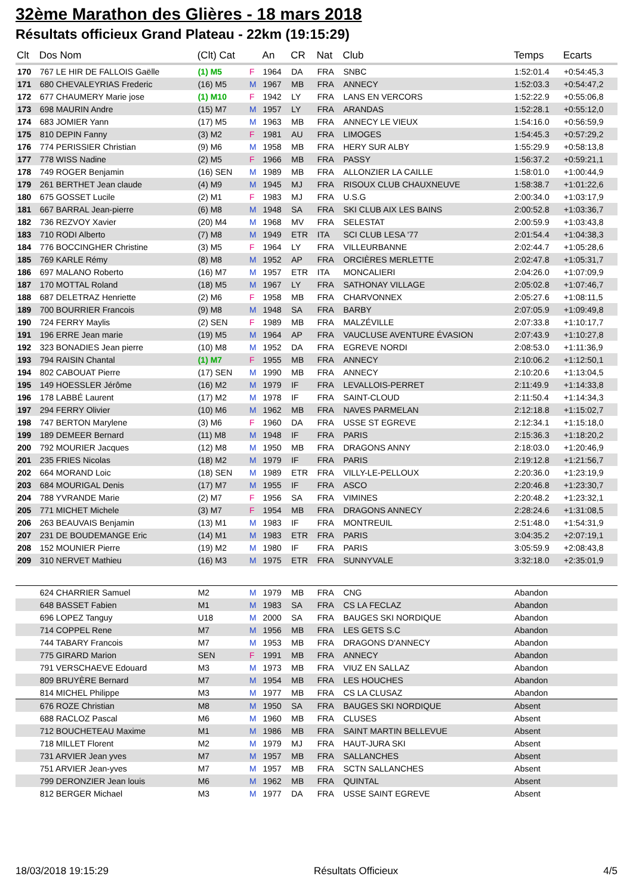32ème Marathon des Glières - 18 mars 2018
Résultats officieux Grand Plateau - 22km (19:15:29)
| Clt | Dos Nom | (Clt) Cat | | An | CR | Nat | Club | Temps | Ecarts |
| --- | --- | --- | --- | --- | --- | --- | --- | --- | --- |
| 170 | 767 LE HIR DE FALLOIS Gaëlle | (1) M5 | F | 1964 | DA | FRA | SNBC | 1:52:01.4 | +0:54:45,3 |
| 171 | 680 CHEVALEYRIAS Frederic | (16) M5 | M | 1967 | MB | FRA | ANNECY | 1:52:03.3 | +0:54:47,2 |
| 172 | 677 CHAUMERY Marie jose | (1) M10 | F | 1942 | LY | FRA | LANS EN VERCORS | 1:52:22.9 | +0:55:06,8 |
| 173 | 698 MAURIN Andre | (15) M7 | M | 1957 | LY | FRA | ARANDAS | 1:52:28.1 | +0:55:12,0 |
| 174 | 683 JOMIER Yann | (17) M5 | M | 1963 | MB | FRA | ANNECY LE VIEUX | 1:54:16.0 | +0:56:59,9 |
| 175 | 810 DEPIN Fanny | (3) M2 | F | 1981 | AU | FRA | LIMOGES | 1:54:45.3 | +0:57:29,2 |
| 176 | 774 PERISSIER Christian | (9) M6 | M | 1958 | MB | FRA | HERY SUR ALBY | 1:55:29.9 | +0:58:13,8 |
| 177 | 778 WISS Nadine | (2) M5 | F | 1966 | MB | FRA | PASSY | 1:56:37.2 | +0:59:21,1 |
| 178 | 749 ROGER Benjamin | (16) SEN | M | 1989 | MB | FRA | ALLONZIER LA CAILLE | 1:58:01.0 | +1:00:44,9 |
| 179 | 261 BERTHET Jean claude | (4) M9 | M | 1945 | MJ | FRA | RISOUX CLUB CHAUXNEUVE | 1:58:38.7 | +1:01:22,6 |
| 180 | 675 GOSSET Lucile | (2) M1 | F | 1983 | MJ | FRA | U.S.G | 2:00:34.0 | +1:03:17,9 |
| 181 | 667 BARRAL Jean-pierre | (6) M8 | M | 1948 | SA | FRA | SKI CLUB AIX LES BAINS | 2:00:52.8 | +1:03:36,7 |
| 182 | 736 REZVOY Xavier | (20) M4 | M | 1968 | MV | FRA | SELESTAT | 2:00:59.9 | +1:03:43,8 |
| 183 | 710 RODI Alberto | (7) M8 | M | 1949 | ETR | ITA | SCI CLUB LESA '77 | 2:01:54.4 | +1:04:38,3 |
| 184 | 776 BOCCINGHER Christine | (3) M5 | F | 1964 | LY | FRA | VILLEURBANNE | 2:02:44.7 | +1:05:28,6 |
| 185 | 769 KARLE Rémy | (8) M8 | M | 1952 | AP | FRA | ORCIÈRES MERLETTE | 2:02:47.8 | +1:05:31,7 |
| 186 | 697 MALANO Roberto | (16) M7 | M | 1957 | ETR | ITA | MONCALIERI | 2:04:26.0 | +1:07:09,9 |
| 187 | 170 MOTTAL Roland | (18) M5 | M | 1967 | LY | FRA | SATHONAY VILLAGE | 2:05:02.8 | +1:07:46,7 |
| 188 | 687 DELETRAZ Henriette | (2) M6 | F | 1958 | MB | FRA | CHARVONNEX | 2:05:27.6 | +1:08:11,5 |
| 189 | 700 BOURRIER Francois | (9) M8 | M | 1948 | SA | FRA | BARBY | 2:07:05.9 | +1:09:49,8 |
| 190 | 724 FERRY Maylis | (2) SEN | F | 1989 | MB | FRA | MALZÉVILLE | 2:07:33.8 | +1:10:17,7 |
| 191 | 196 ERRE Jean marie | (19) M5 | M | 1964 | AP | FRA | VAUCLUSE AVENTURE ÉVASION | 2:07:43.9 | +1:10:27,8 |
| 192 | 323 BONADIES Jean pierre | (10) M8 | M | 1952 | DA | FRA | EGREVE NORDI | 2:08:53.0 | +1:11:36,9 |
| 193 | 794 RAISIN Chantal | (1) M7 | F | 1955 | MB | FRA | ANNECY | 2:10:06.2 | +1:12:50,1 |
| 194 | 802 CABOUAT Pierre | (17) SEN | M | 1990 | MB | FRA | ANNECY | 2:10:20.6 | +1:13:04,5 |
| 195 | 149 HOESSLER Jérôme | (16) M2 | M | 1979 | IF | FRA | LEVALLOIS-PERRET | 2:11:49.9 | +1:14:33,8 |
| 196 | 178 LABBÉ Laurent | (17) M2 | M | 1978 | IF | FRA | SAINT-CLOUD | 2:11:50.4 | +1:14:34,3 |
| 197 | 294 FERRY Olivier | (10) M6 | M | 1962 | MB | FRA | NAVES PARMELAN | 2:12:18.8 | +1:15:02,7 |
| 198 | 747 BERTON Marylene | (3) M6 | F | 1960 | DA | FRA | USSE ST EGREVE | 2:12:34.1 | +1:15:18,0 |
| 199 | 189 DEMEER Bernard | (11) M8 | M | 1948 | IF | FRA | PARIS | 2:15:36.3 | +1:18:20,2 |
| 200 | 792 MOURIER Jacques | (12) M8 | M | 1950 | MB | FRA | DRAGONS ANNY | 2:18:03.0 | +1:20:46,9 |
| 201 | 235 FRIES Nicolas | (18) M2 | M | 1979 | IF | FRA | PARIS | 2:19:12.8 | +1:21:56,7 |
| 202 | 664 MORAND Loic | (18) SEN | M | 1989 | ETR | FRA | VILLY-LE-PELLOUX | 2:20:36.0 | +1:23:19,9 |
| 203 | 684 MOURIGAL Denis | (17) M7 | M | 1955 | IF | FRA | ASCO | 2:20:46.8 | +1:23:30,7 |
| 204 | 788 YVRANDE Marie | (2) M7 | F | 1956 | SA | FRA | VIMINES | 2:20:48.2 | +1:23:32,1 |
| 205 | 771 MICHET Michele | (3) M7 | F | 1954 | MB | FRA | DRAGONS ANNECY | 2:28:24.6 | +1:31:08,5 |
| 206 | 263 BEAUVAIS Benjamin | (13) M1 | M | 1983 | IF | FRA | MONTREUIL | 2:51:48.0 | +1:54:31,9 |
| 207 | 231 DE BOUDEMANGE Eric | (14) M1 | M | 1983 | ETR | FRA | PARIS | 3:04:35.2 | +2:07:19,1 |
| 208 | 152 MOUNIER Pierre | (19) M2 | M | 1980 | IF | FRA | PARIS | 3:05:59.9 | +2:08:43,8 |
| 209 | 310 NERVET Mathieu | (16) M3 | M | 1975 | ETR | FRA | SUNNYVALE | 3:32:18.0 | +2:35:01,9 |
| | 624 CHARRIER Samuel | M2 | M | 1979 | MB | FRA | CNG | Abandon | |
| | 648 BASSET Fabien | M1 | M | 1983 | SA | FRA | CS LA FECLAZ | Abandon | |
| | 696 LOPEZ Tanguy | U18 | M | 2000 | SA | FRA | BAUGES SKI NORDIQUE | Abandon | |
| | 714 COPPEL Rene | M7 | M | 1956 | MB | FRA | LES GETS S.C | Abandon | |
| | 744 TABARY Francois | M7 | M | 1953 | MB | FRA | DRAGONS D'ANNECY | Abandon | |
| | 775 GIRARD Marion | SEN | F | 1991 | MB | FRA | ANNECY | Abandon | |
| | 791 VERSCHAEVE Edouard | M3 | M | 1973 | MB | FRA | VIUZ EN SALLAZ | Abandon | |
| | 809 BRUYÈRE Bernard | M7 | M | 1954 | MB | FRA | LES HOUCHES | Abandon | |
| | 814 MICHEL Philippe | M3 | M | 1977 | MB | FRA | CS LA CLUSAZ | Abandon | |
| | 676 ROZE Christian | M8 | M | 1950 | SA | FRA | BAUGES SKI NORDIQUE | Absent | |
| | 688 RACLOZ Pascal | M6 | M | 1960 | MB | FRA | CLUSES | Absent | |
| | 712 BOUCHETEAU Maxime | M1 | M | 1986 | MB | FRA | SAINT MARTIN BELLEVUE | Absent | |
| | 718 MILLET Florent | M2 | M | 1979 | MJ | FRA | HAUT-JURA SKI | Absent | |
| | 731 ARVIER Jean yves | M7 | M | 1957 | MB | FRA | SALLANCHES | Absent | |
| | 751 ARVIER Jean-yves | M7 | M | 1957 | MB | FRA | SCTN SALLANCHES | Absent | |
| | 799 DERONZIER Jean louis | M6 | M | 1962 | MB | FRA | QUINTAL | Absent | |
| | 812 BERGER Michael | M3 | M | 1977 | DA | FRA | USSE SAINT EGREVE | Absent | |
18/03/2018 19:15:29 Résultats Officieux 4/5